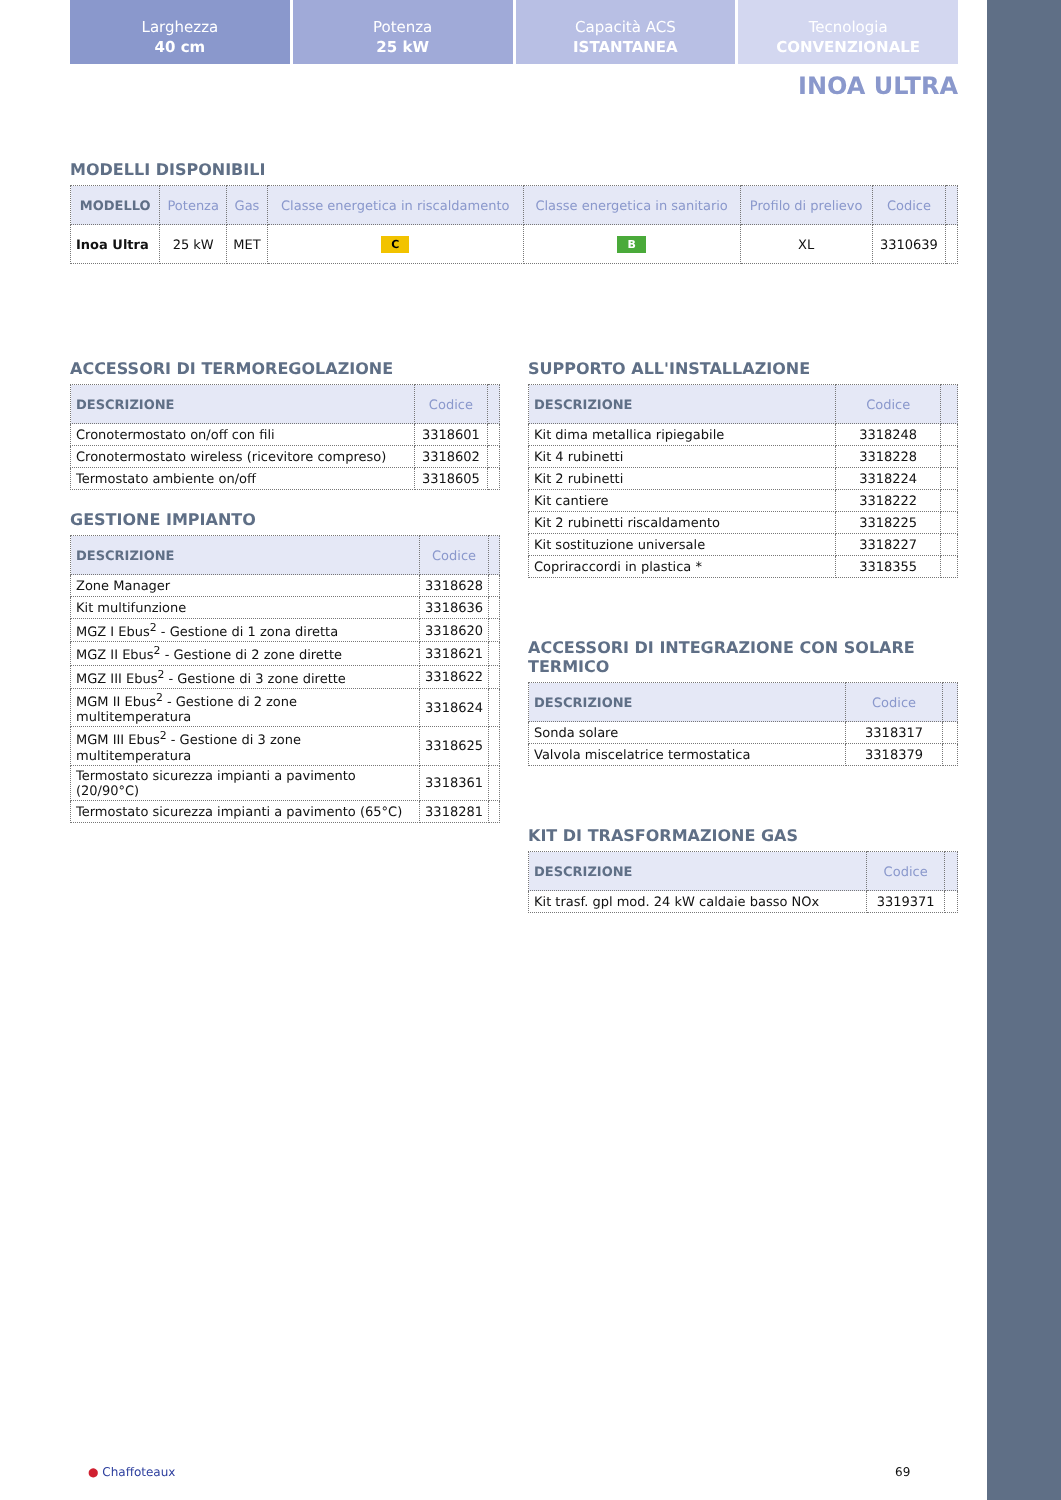Larghezza
40 cm
Potenza
25 kW
Capacità ACS
ISTANTANEA
Tecnologia
CONVENZIONALE
INOA ULTRA
MODELLI DISPONIBILI
| MODELLO | Potenza | Gas | Classe energetica in riscaldamento | Classe energetica in sanitario | Profilo di prelievo | Codice | |
| --- | --- | --- | --- | --- | --- | --- | --- |
| Inoa Ultra | 25 kW | MET | C | B | XL | 3310639 | |
ACCESSORI DI TERMOREGOLAZIONE
| DESCRIZIONE | Codice | |
| --- | --- | --- |
| Cronotermostato on/off con fili | 3318601 | |
| Cronotermostato wireless (ricevitore compreso) | 3318602 | |
| Termostato ambiente on/off | 3318605 | |
GESTIONE IMPIANTO
| DESCRIZIONE | Codice | |
| --- | --- | --- |
| Zone Manager | 3318628 | |
| Kit multifunzione | 3318636 | |
| MGZ I Ebus<sup>2</sup> - Gestione di 1 zona diretta | 3318620 | |
| MGZ II Ebus<sup>2</sup> - Gestione di 2 zone dirette | 3318621 | |
| MGZ III Ebus<sup>2</sup> - Gestione di 3 zone dirette | 3318622 | |
| MGM II Ebus<sup>2</sup> - Gestione di 2 zone multitemperatura | 3318624 | |
| MGM III Ebus<sup>2</sup> - Gestione di 3 zone multitemperatura | 3318625 | |
| Termostato sicurezza impianti a pavimento (20/90°C) | 3318361 | |
| Termostato sicurezza impianti a pavimento (65°C) | 3318281 | |
SUPPORTO ALL'INSTALLAZIONE
| DESCRIZIONE | Codice | |
| --- | --- | --- |
| Kit dima metallica ripiegabile | 3318248 | |
| Kit 4 rubinetti | 3318228 | |
| Kit 2 rubinetti | 3318224 | |
| Kit cantiere | 3318222 | |
| Kit 2 rubinetti riscaldamento | 3318225 | |
| Kit sostituzione universale | 3318227 | |
| Copriraccordi in plastica * | 3318355 | |
ACCESSORI DI INTEGRAZIONE CON SOLARE TERMICO
| DESCRIZIONE | Codice | |
| --- | --- | --- |
| Sonda solare | 3318317 | |
| Valvola miscelatrice termostatica | 3318379 | |
KIT DI TRASFORMAZIONE GAS
| DESCRIZIONE | Codice | |
| --- | --- | --- |
| Kit trasf. gpl mod. 24 kW caldaie basso NOx | 3319371 | |
● Chaffoteaux 69